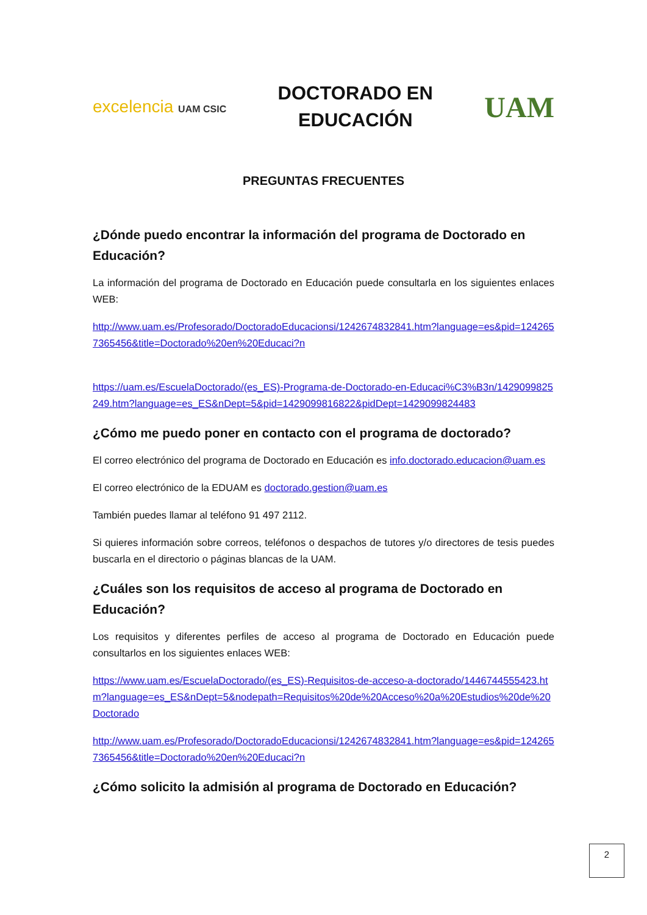excelencia UAM CSIC
DOCTORADO EN
EDUCACIÓN
UAM
PREGUNTAS FRECUENTES
¿Dónde puedo encontrar la información del programa de Doctorado en Educación?
La información del programa de Doctorado en Educación puede consultarla en los siguientes enlaces WEB:
http://www.uam.es/Profesorado/DoctoradoEducacionsi/1242674832841.htm?language=es&pid=1242657365456&title=Doctorado%20en%20Educaci?n
https://uam.es/EscuelaDoctorado/(es_ES)-Programa-de-Doctorado-en-Educaci%C3%B3n/1429099825249.htm?language=es_ES&nDept=5&pid=1429099816822&pidDept=1429099824483
¿Cómo me puedo poner en contacto con el programa de doctorado?
El correo electrónico del programa de Doctorado en Educación es info.doctorado.educacion@uam.es
El correo electrónico de la EDUAM es doctorado.gestion@uam.es
También puedes llamar al teléfono 91 497 2112.
Si quieres información sobre correos, teléfonos o despachos de tutores y/o directores de tesis puedes buscarla en el directorio o páginas blancas de la UAM.
¿Cuáles son los requisitos de acceso al programa de Doctorado en Educación?
Los requisitos y diferentes perfiles de acceso al programa de Doctorado en Educación puede consultarlos en los siguientes enlaces WEB:
https://www.uam.es/EscuelaDoctorado/(es_ES)-Requisitos-de-acceso-a-doctorado/1446744555423.htm?language=es_ES&nDept=5&nodepath=Requisitos%20de%20Acceso%20a%20Estudios%20de%20Doctorado
http://www.uam.es/Profesorado/DoctoradoEducacionsi/1242674832841.htm?language=es&pid=1242657365456&title=Doctorado%20en%20Educaci?n
¿Cómo solicito la admisión al programa de Doctorado en Educación?
2